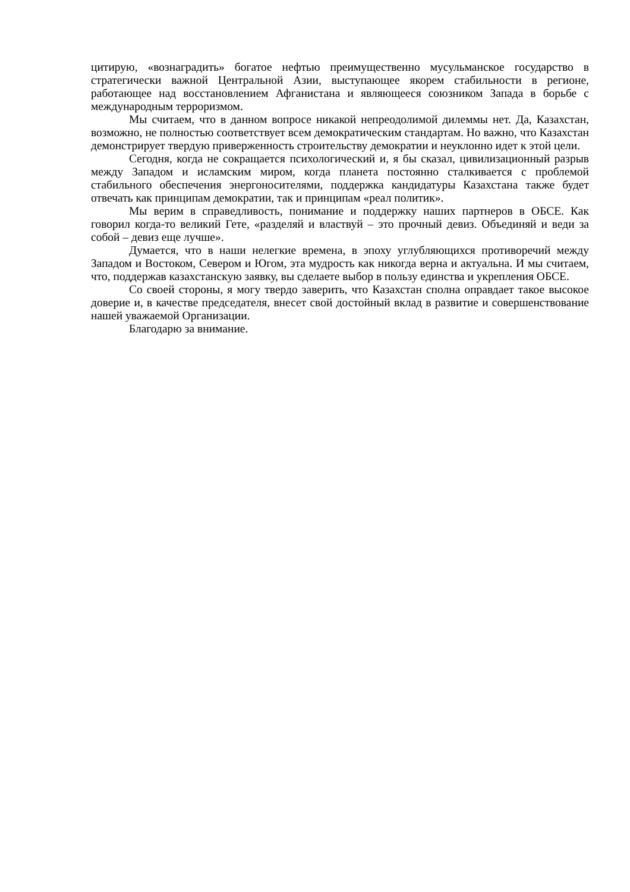цитирую, «вознаградить» богатое нефтью преимущественно мусульманское государство в стратегически важной Центральной Азии, выступающее якорем стабильности в регионе, работающее над восстановлением Афганистана и являющееся союзником Запада в борьбе с международным терроризмом.
Мы считаем, что в данном вопросе никакой непреодолимой дилеммы нет. Да, Казахстан, возможно, не полностью соответствует всем демократическим стандартам. Но важно, что Казахстан демонстрирует твердую приверженность строительству демократии и неуклонно идет к этой цели.
Сегодня, когда не сокращается психологический и, я бы сказал, цивилизационный разрыв между Западом и исламским миром, когда планета постоянно сталкивается с проблемой стабильного обеспечения энергоносителями, поддержка кандидатуры Казахстана также будет отвечать как принципам демократии, так и принципам «реал политик».
Мы верим в справедливость, понимание и поддержку наших партнеров в ОБСЕ. Как говорил когда-то великий Гете, «разделяй и властвуй – это прочный девиз. Объединяй и веди за собой – девиз еще лучше».
Думается, что в наши нелегкие времена, в эпоху углубляющихся противоречий между Западом и Востоком, Севером и Югом, эта мудрость как никогда верна и актуальна. И мы считаем, что, поддержав казахстанскую заявку, вы сделаете выбор в пользу единства и укрепления ОБСЕ.
Со своей стороны, я могу твердо заверить, что Казахстан сполна оправдает такое высокое доверие и, в качестве председателя, внесет свой достойный вклад в развитие и совершенствование нашей уважаемой Организации.
Благодарю за внимание.